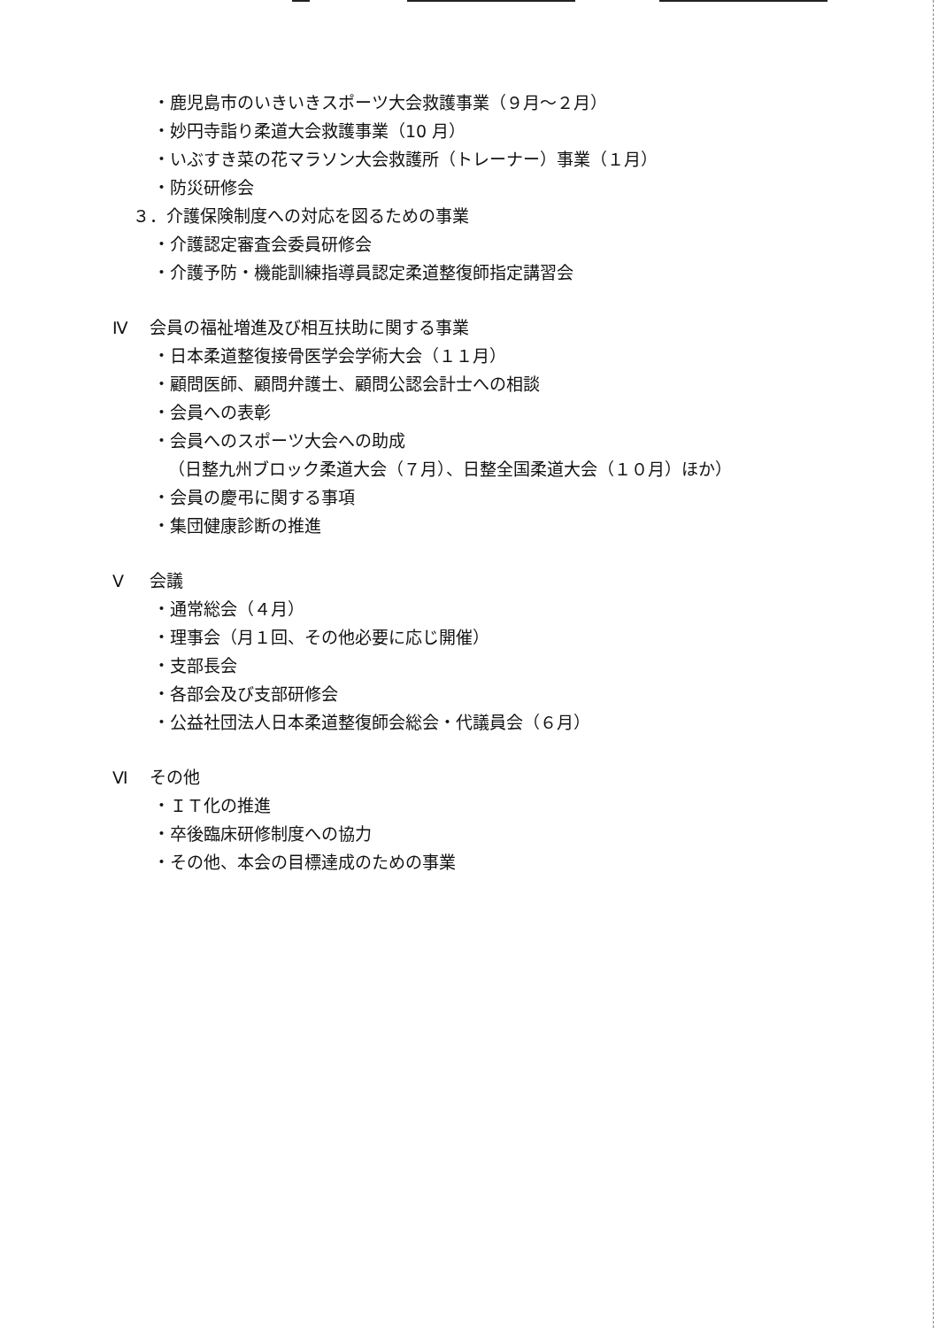・鹿児島市のいきいきスポーツ大会救護事業（９月～２月）
・妙円寺詣り柔道大会救護事業（10 月）
・いぶすき菜の花マラソン大会救護所（トレーナー）事業（１月）
・防災研修会
３．介護保険制度への対応を図るための事業
・介護認定審査会委員研修会
・介護予防・機能訓練指導員認定柔道整復師指定講習会
Ⅳ 会員の福祉増進及び相互扶助に関する事業
・日本柔道整復接骨医学会学術大会（１１月）
・顧問医師、顧問弁護士、顧問公認会計士への相談
・会員への表彰
・会員へのスポーツ大会への助成
（日整九州ブロック柔道大会（７月）、日整全国柔道大会（１０月）ほか）
・会員の慶弔に関する事項
・集団健康診断の推進
Ⅴ 会議
・通常総会（４月）
・理事会（月１回、その他必要に応じ開催）
・支部長会
・各部会及び支部研修会
・公益社団法人日本柔道整復師会総会・代議員会（６月）
Ⅵ その他
・ＩＴ化の推進
・卒後臨床研修制度への協力
・その他、本会の目標達成のための事業